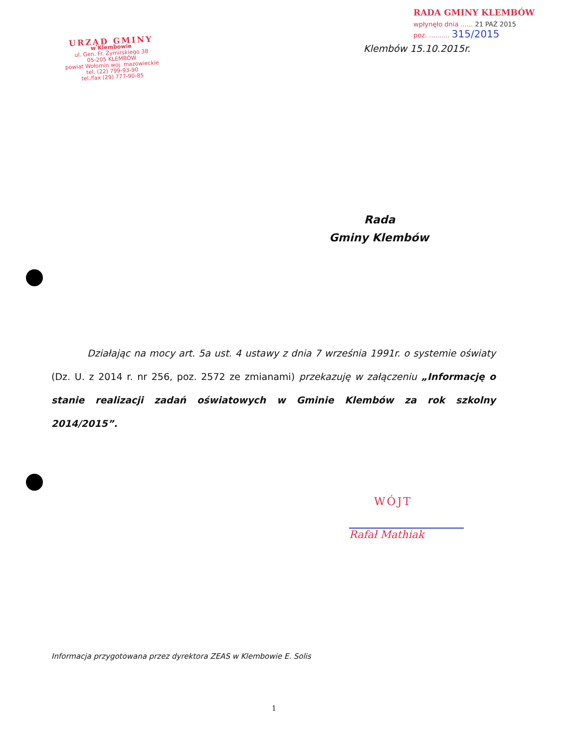URZĄD GMINY
w Klembowie
ul. Gen. Fr. Żymirskiego 38
05-205 KLEMBÓW
powiat Wołomin woj. mazowieckie
tel. (22) 799-93-90
tel./fax (29) 777-90-85
RADA GMINY KLEMBÓW
wpłynęło dnia ...... 21 PAŹ 2015
poz. .......... 315/2015
Klembów 15.10.2015r.
Rada
Gminy Klembów
Działając na mocy art. 5a ust. 4 ustawy z dnia 7 września 1991r. o systemie oświaty (Dz. U. z 2014 r. nr 256, poz. 2572 ze zmianami) przekazuję w załączeniu „Informację o stanie realizacji zadań oświatowych w Gminie Klembów za rok szkolny 2014/2015”.
WÓJT
Rafał Mathiak
Informacja przygotowana przez dyrektora ZEAS w Klembowie E. Solis
1